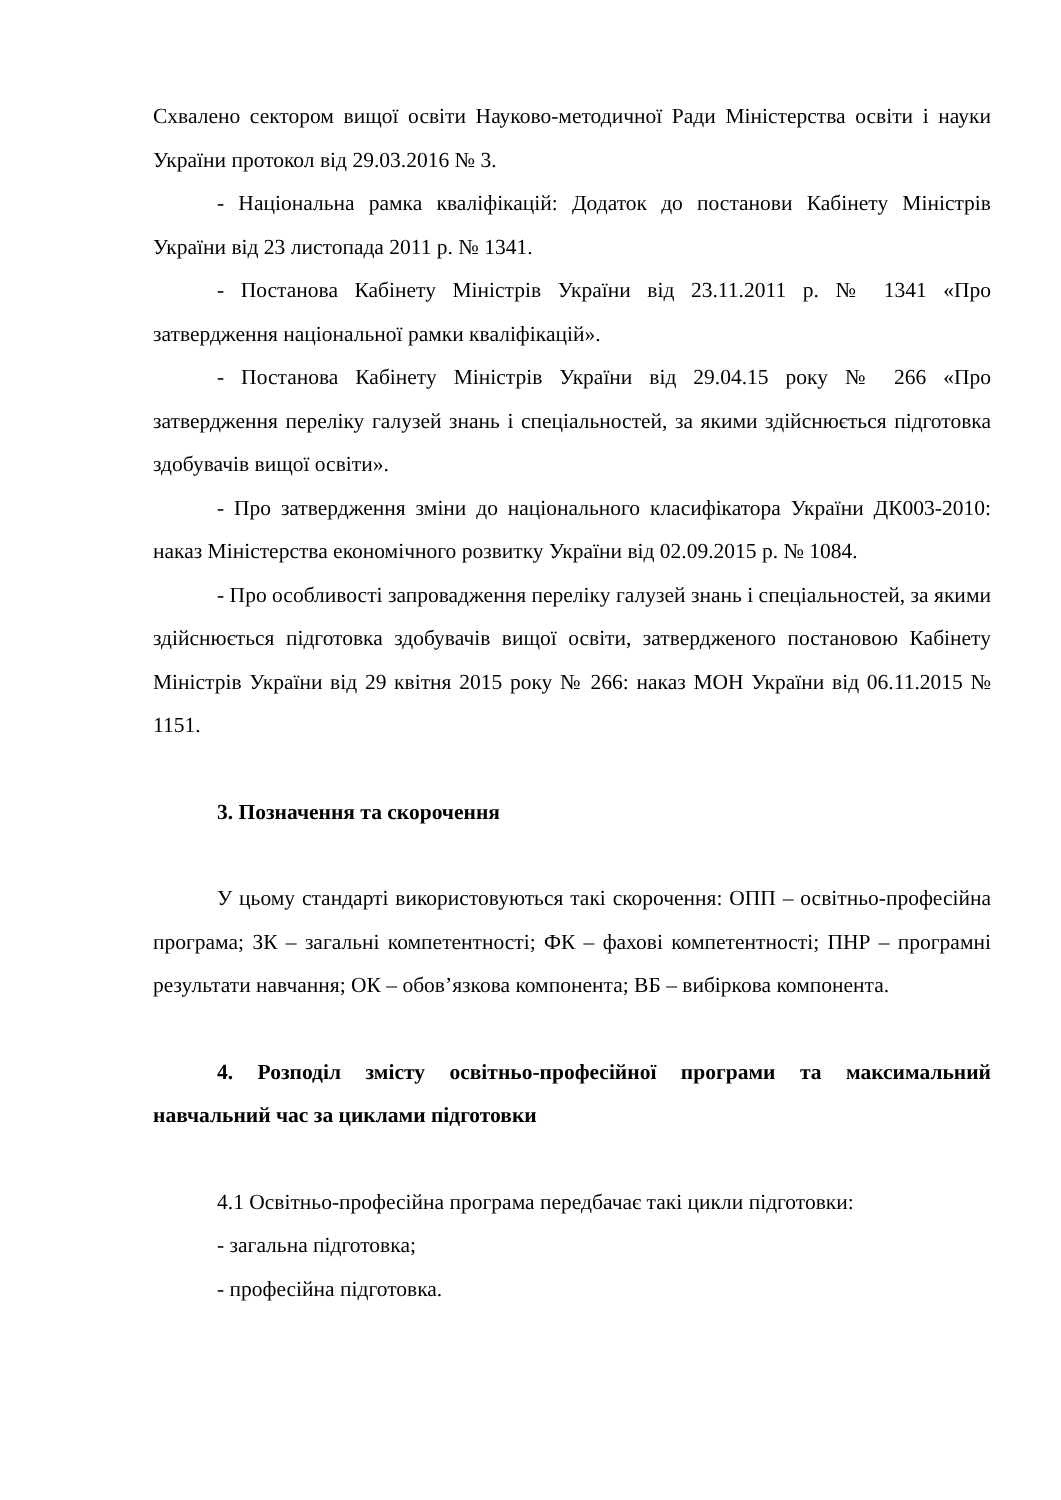Схвалено сектором вищої освіти Науково-методичної Ради Міністерства освіти і науки України протокол від 29.03.2016 № 3.
- Національна рамка кваліфікацій: Додаток до постанови Кабінету Міністрів України від 23 листопада 2011 р. № 1341.
- Постанова Кабінету Міністрів України від 23.11.2011 р. № 1341 «Про затвердження національної рамки кваліфікацій».
- Постанова Кабінету Міністрів України від 29.04.15 року № 266 «Про затвердження переліку галузей знань і спеціальностей, за якими здійснюється підготовка здобувачів вищої освіти».
- Про затвердження зміни до національного класифікатора України ДК003-2010: наказ Міністерства економічного розвитку України від 02.09.2015 р. № 1084.
- Про особливості запровадження переліку галузей знань і спеціальностей, за якими здійснюється підготовка здобувачів вищої освіти, затвердженого постановою Кабінету Міністрів України від 29 квітня 2015 року № 266: наказ МОН України від 06.11.2015 № 1151.
3. Позначення та скорочення
У цьому стандарті використовуються такі скорочення: ОПП – освітньо-професійна програма; ЗК – загальні компетентності; ФК – фахові компетентності; ПНР – програмні результати навчання; ОК – обов’язкова компонента; ВБ – вибіркова компонента.
4. Розподіл змісту освітньо-професійної програми та максимальний навчальний час за циклами підготовки
4.1 Освітньо-професійна програма передбачає такі цикли підготовки:
- загальна підготовка;
- професійна підготовка.